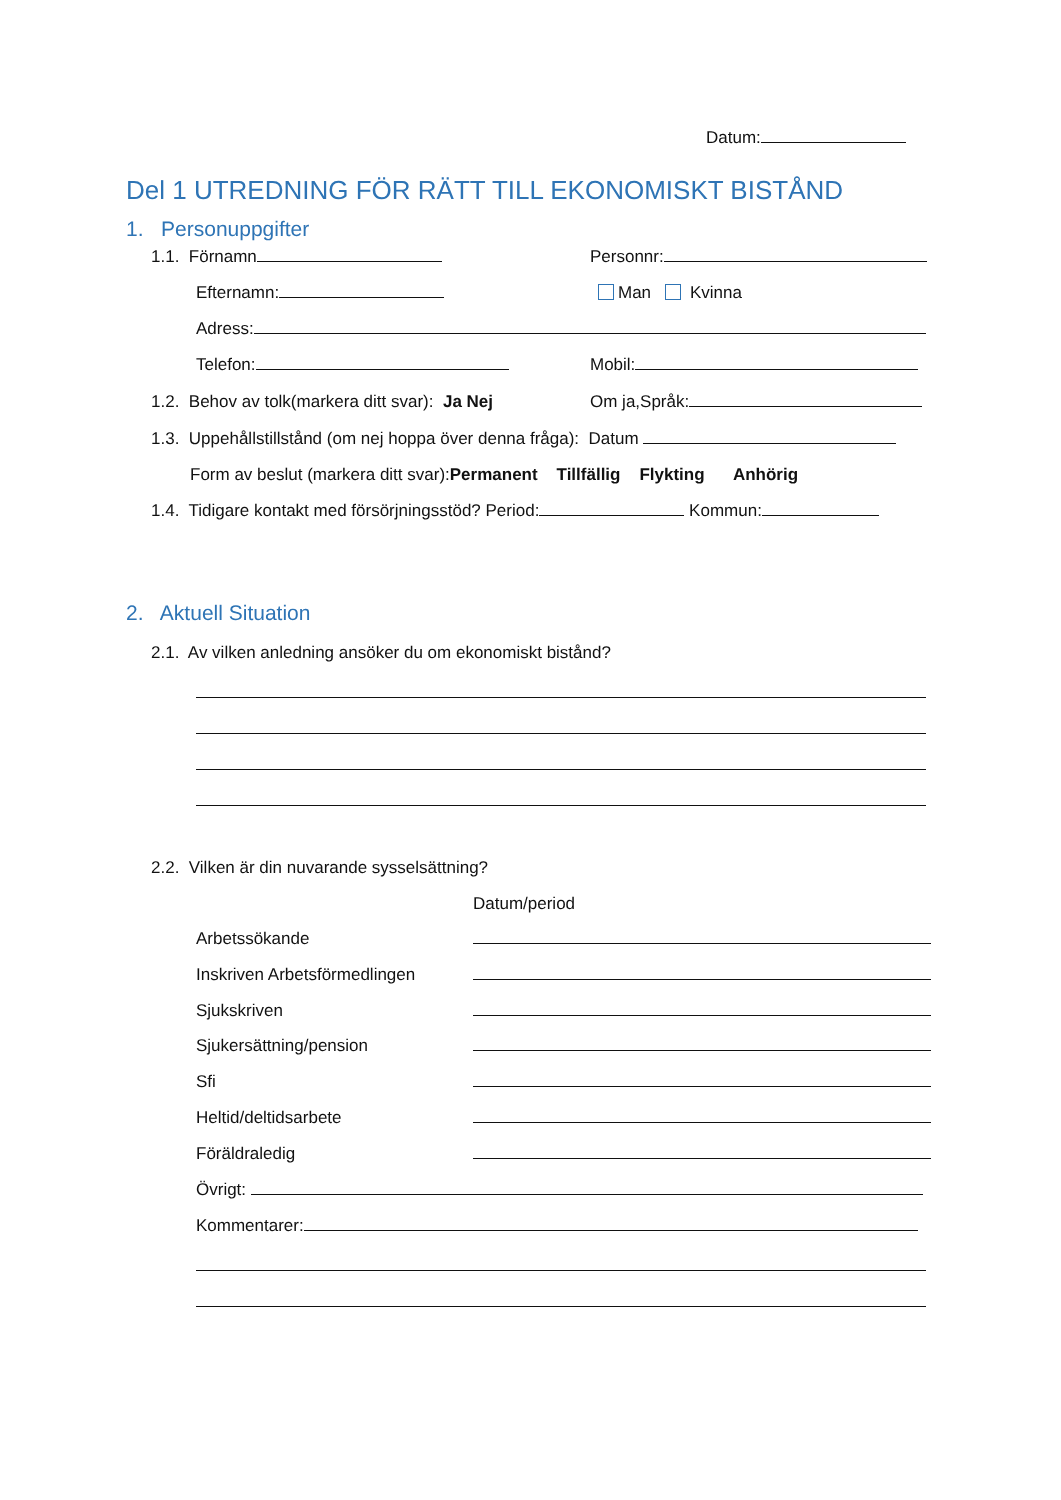Datum:
Del 1 UTREDNING FÖR RÄTT TILL EKONOMISKT BISTÅND
1. Personuppgifter
1.1. Förnamn Personnr:
Efternamn: Man Kvinna
Adress:
Telefon: Mobil:
1.2. Behov av tolk(markera ditt svar): Ja Nej Om ja,Språk:
1.3. Uppehållstillstånd (om nej hoppa över denna fråga): Datum
Form av beslut (markera ditt svar):Permanent Tillfällig Flykting Anhörig
1.4. Tidigare kontakt med försörjningsstöd? Period: Kommun:
2. Aktuell Situation
2.1. Av vilken anledning ansöker du om ekonomiskt bistånd?
2.2. Vilken är din nuvarande sysselsättning?
Datum/period
Arbetssökande
Inskriven Arbetsförmedlingen
Sjukskriven
Sjukersättning/pension
Sfi
Heltid/deltidsarbete
Föräldraledig
Övrigt:
Kommentarer: